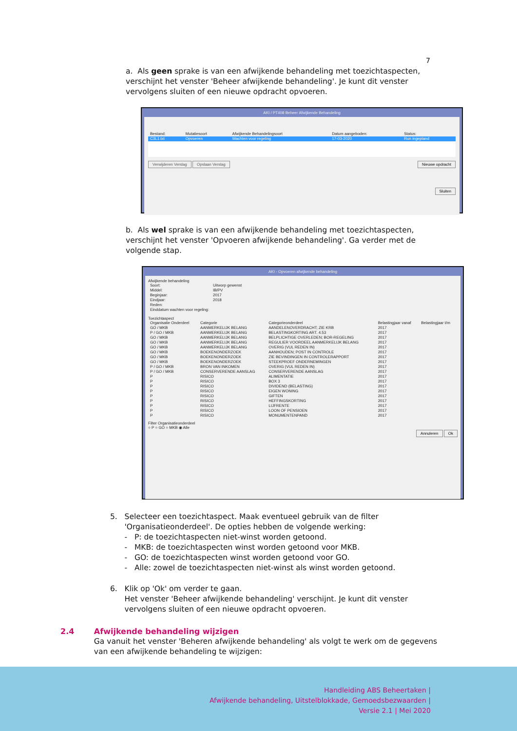7
a. Als geen sprake is van een afwijkende behandeling met toezichtaspecten, verschijnt het venster 'Beheer afwijkende behandeling'. Je kunt dit venster vervolgens sluiten of een nieuwe opdracht opvoeren.
AKI / PT408 Beheer Afwijkende Behandeling
| Bestand: | Mutatiesoort | Afwijkende Behandelingsoort | Datum aangeboden: | Status: |
| --- | --- | --- | --- | --- |
| C3L1.txt | Opvoeren | Wachten voor regeling | 17-03-2020 | Run ingepland |
Verwijderen Verslag Opslaan Verslag Nieuwe opdracht
Sluiten
b. Als wel sprake is van een afwijkende behandeling met toezichtaspecten, verschijnt het venster 'Opvoeren afwijkende behandeling'. Ga verder met de volgende stap.
AKI - Opvoeren afwijkende behandeling
Afwijkende behandeling
| Soort: | Uitworp gewenst |
| Middel: | IB/PV |
| Beginjaar: | 2017 |
| Eindjaar: | 2018 |
| Reden: | |
| Einddatum wachten voor regeling: | |
Toezichtaspect
| Organisatie Onderdeel | Categorie | Categorieonderdeel | Belastingjaar vanaf | Belastingjaar t/m |
| --- | --- | --- | --- | --- |
| GO / MKB | AANMERKELIJK BELANG | AANDELENOVERDRACHT; ZIE KRB | 2017 | |
| P / GO / MKB | AANMERKELIJK BELANG | BELASTINGKORTING ART. 4.53 | 2017 | |
| GO / MKB | AANMERKELIJK BELANG | BELPLICHTIGE OVERLEDEN; BOR-REGELING | 2017 | |
| GO / MKB | AANMERKELIJK BELANG | REGULIER VOORDEEL AANMERKELIJK BELANG | 2017 | |
| GO / MKB | AANMERKELIJK BELANG | OVERIG (VUL REDEN IN) | 2017 | |
| GO / MKB | BOEKENONDERZOEK | AANHOUDEN; POST IN CONTROLE | 2017 | |
| GO / MKB | BOEKENONDERZOEK | ZIE BEVINDINGEN IN CONTROLERAPPORT | 2017 | |
| GO / MKB | BOEKENONDERZOEK | STEEKPROEF ONDERNEMINGEN | 2017 | |
| P / GO / MKB | BRON VAN INKOMEN | OVERIG (VUL REDEN IN) | 2017 | |
| P / GO / MKB | CONSERVERENDE AANSLAG | CONSERVERENDE AANSLAG | 2017 | |
| P | RISICO | ALIMENTATIE | 2017 | |
| P | RISICO | BOX 3 | 2017 | |
| P | RISICO | DIVIDEND (BELASTING) | 2017 | |
| P | RISICO | EIGEN WONING | 2017 | |
| P | RISICO | GIFTEN | 2017 | |
| P | RISICO | HEFFINGSKORTING | 2017 | |
| P | RISICO | LIJFRENTE | 2017 | |
| P | RISICO | LOON OF PENSIOEN | 2017 | |
| P | RISICO | MONUMENTENPAND | 2017 | |
Filter Organisatieonderdeel
○ P ○ GO ○ MKB ◉ Alle
Annuleren Ok
5. Selecteer een toezichtaspect. Maak eventueel gebruik van de filter
'Organisatieonderdeel'. De opties hebben de volgende werking:
- P: de toezichtaspecten niet-winst worden getoond.
- MKB: de toezichtaspecten winst worden getoond voor MKB.
- GO: de toezichtaspecten winst worden getoond voor GO.
- Alle: zowel de toezichtaspecten niet-winst als winst worden getoond.
6. Klik op 'Ok' om verder te gaan.
Het venster 'Beheer afwijkende behandeling' verschijnt. Je kunt dit venster
vervolgens sluiten of een nieuwe opdracht opvoeren.
2.4 Afwijkende behandeling wijzigen
Ga vanuit het venster 'Beheren afwijkende behandeling' als volgt te werk om de gegevens van een afwijkende behandeling te wijzigen:
Handleiding ABS Beheertaken |
Afwijkende behandeling, Uitstelblokkade, Gemoedsbezwaarden |
Versie 2.1 | Mei 2020